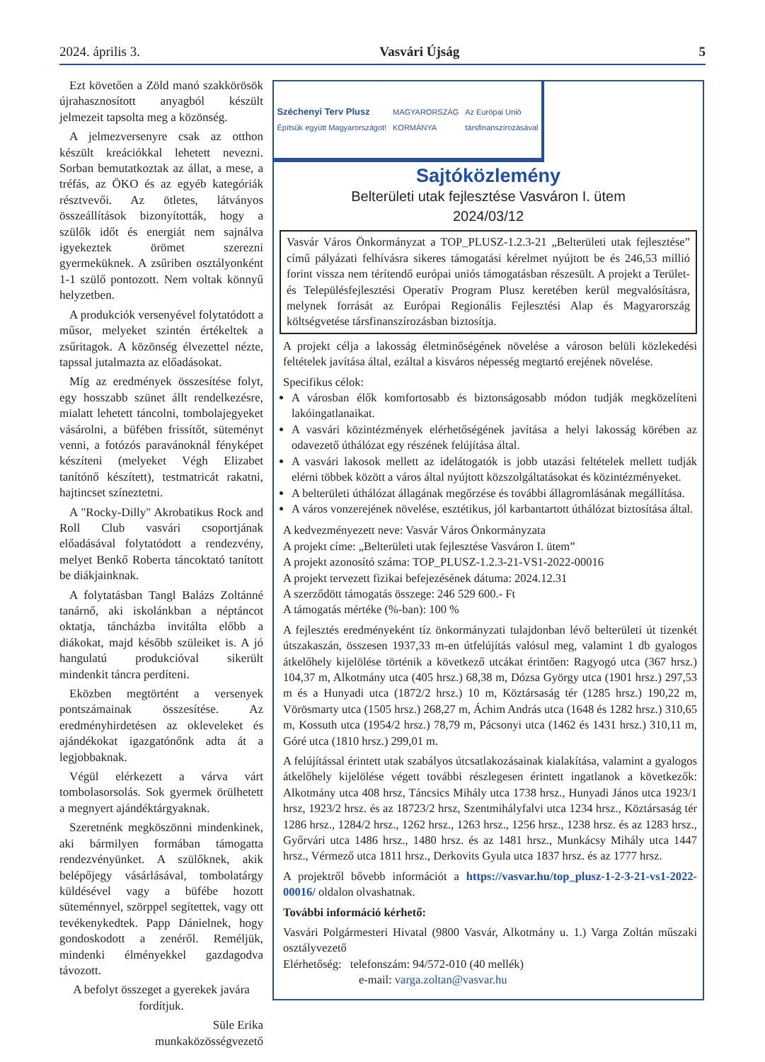2024. április 3. Vasvári Újság 5
Ezt követően a Zöld manó szakkörösök újrahasznosított anyagból készült jelmezeit tapsolta meg a közönség.
A jelmezversenyre csak az otthon készült kreációkkal lehetett nevezni. Sorban bemutatkoztak az állat, a mese, a tréfás, az ÖKO és az egyéb kategóriák résztvevői. Az ötletes, látványos összeállítások bizonyították, hogy a szülők időt és energiát nem sajnálva igyekeztek örömet szerezni gyermeküknek. A zsűriben osztályonként 1-1 szülő pontozott. Nem voltak könnyű helyzetben.
A produkciók versenyével folytatódott a műsor, melyeket szintén értékeltek a zsűritagok. A közönség élvezettel nézte, tapssal jutalmazta az előadásokat.
Míg az eredmények összesítése folyt, egy hosszabb szünet állt rendelkezésre, mialatt lehetett táncolni, tombolajegyeket vásárolni, a büfében frissítőt, süteményt venni, a fotózós paravánoknál fényképet készíteni (melyeket Végh Elizabet tanítónő készített), testmatricát rakatni, hajtincset színeztetni.
A "Rocky-Dilly" Akrobatikus Rock and Roll Club vasvári csoportjának előadásával folytatódott a rendezvény, melyet Benkő Roberta táncoktató tanított be diákjainknak.
A folytatásban Tangl Balázs Zoltánné tanárnő, aki iskolánkban a néptáncot oktatja, táncházba invitálta előbb a diákokat, majd később szüleiket is. A jó hangulatú produkcióval sikerült mindenkit táncra perdíteni.
Eközben megtörtént a versenyek pontszámainak összesítése. Az eredményhirdetésen az okleveleket és ajándékokat igazgatónőnk adta át a legjobbaknak.
Végül elérkezett a várva várt tombolasorsolás. Sok gyermek örülhetett a megnyert ajándéktárgyaknak.
Szeretnénk megköszönni mindenkinek, aki bármilyen formában támogatta rendezvényünket. A szülőknek, akik belépőjegy vásárlásával, tombolatárgy küldésével vagy a büfébe hozott süteménnyel, szörppel segítettek, vagy ott tevékenykedtek. Papp Dánielnek, hogy gondoskodott a zenéről. Reméljük, mindenki élményekkel gazdagodva távozott.
A befolyt összeget a gyerekek javára fordítjuk.
Süle Erika
munkaközösségvezető
Széchenyi Terv Plusz
Építsük együtt Magyarországot! MAGYARORSZÁG
KORMÁNYA Az Európai Unió
társfinanszírozásával
Sajtóközlemény
Belterületi utak fejlesztése Vasváron I. ütem
2024/03/12
Vasvár Város Önkormányzat a TOP_PLUSZ-1.2.3-21 „Belterületi utak fejlesztése” című pályázati felhívásra sikeres támogatási kérelmet nyújtott be és 246,53 millió forint vissza nem térítendő európai uniós támogatásban részesült. A projekt a Terület- és Településfejlesztési Operatív Program Plusz keretében kerül megvalósításra, melynek forrását az Európai Regionális Fejlesztési Alap és Magyarország költségvetése társfinanszírozásban biztosítja.
A projekt célja a lakosság életminőségének növelése a városon belüli közlekedési feltételek javítása által, ezáltal a kisváros népesség megtartó erejének növelése.
Specifikus célok:
A városban élők komfortosabb és biztonságosabb módon tudják megközelíteni lakóingatlanaikat.
A vasvári közintézmények elérhetőségének javítása a helyi lakosság körében az odavezető úthálózat egy részének felújítása által.
A vasvári lakosok mellett az idelátogatók is jobb utazási feltételek mellett tudják elérni többek között a város által nyújtott közszolgáltatásokat és közintézményeket.
A belterületi úthálózat állagának megőrzése és további állagromlásának megállítása.
A város vonzerejének növelése, esztétikus, jól karbantartott úthálózat biztosítása által.
A kedvezményezett neve: Vasvár Város Önkormányzata
A projekt címe: „Belterületi utak fejlesztése Vasváron I. ütem”
A projekt azonosító száma: TOP_PLUSZ-1.2.3-21-VS1-2022-00016
A projekt tervezett fizikai befejezésének dátuma: 2024.12.31
A szerződött támogatás összege: 246 529 600.- Ft
A támogatás mértéke (%-ban): 100 %
A fejlesztés eredményeként tíz önkormányzati tulajdonban lévő belterületi út tizenkét útszakaszán, összesen 1937,33 m-en útfelújítás valósul meg, valamint 1 db gyalogos átkelőhely kijelölése történik a következő utcákat érintően: Ragyogó utca (367 hrsz.) 104,37 m, Alkotmány utca (405 hrsz.) 68,38 m, Dózsa György utca (1901 hrsz.) 297,53 m és a Hunyadi utca (1872/2 hrsz.) 10 m, Köztársaság tér (1285 hrsz.) 190,22 m, Vörösmarty utca (1505 hrsz.) 268,27 m, Áchim András utca (1648 és 1282 hrsz.) 310,65 m, Kossuth utca (1954/2 hrsz.) 78,79 m, Pácsonyi utca (1462 és 1431 hrsz.) 310,11 m, Góré utca (1810 hrsz.) 299,01 m.
A felújítással érintett utak szabályos útcsatlakozásainak kialakítása, valamint a gyalogos átkelőhely kijelölése végett további részlegesen érintett ingatlanok a következők: Alkotmány utca 408 hrsz, Táncsics Mihály utca 1738 hrsz., Hunyadi János utca 1923/1 hrsz, 1923/2 hrsz. és az 18723/2 hrsz, Szentmihályfalvi utca 1234 hrsz., Köztársaság tér 1286 hrsz., 1284/2 hrsz., 1262 hrsz., 1263 hrsz., 1256 hrsz., 1238 hrsz. és az 1283 hrsz., Győrvári utca 1486 hrsz., 1480 hrsz. és az 1481 hrsz., Munkácsy Mihály utca 1447 hrsz., Vérmező utca 1811 hrsz., Derkovits Gyula utca 1837 hrsz. és az 1777 hrsz.
A projektről bővebb információt a https://vasvar.hu/top_plusz-1-2-3-21-vs1-2022-00016/ oldalon olvashatnak.
További információ kérhető:
Vasvári Polgármesteri Hivatal (9800 Vasvár, Alkotmány u. 1.) Varga Zoltán műszaki osztályvezető
Elérhetőség: telefonszám: 94/572-010 (40 mellék)
e-mail: varga.zoltan@vasvar.hu